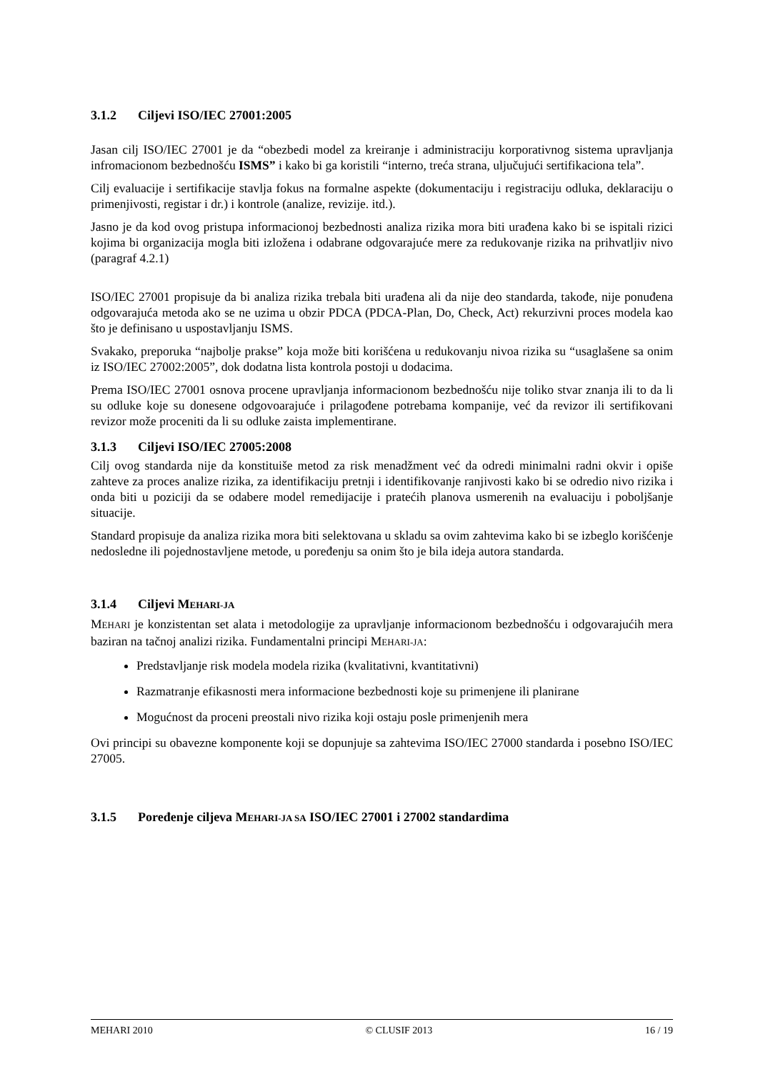3.1.2 Ciljevi ISO/IEC 27001:2005
Jasan cilj ISO/IEC 27001 je da “obezbedi model za kreiranje i administraciju korporativnog sistema upravljanja infromacionom bezbednošću ISMS” i kako bi ga koristili “interno, treća strana, uljučujući sertifikaciona tela”.
Cilj evaluacije i sertifikacije stavlja fokus na formalne aspekte (dokumentaciju i registraciju odluka, deklaraciju o primenjivosti, registar i dr.) i kontrole (analize, revizije. itd.).
Jasno je da kod ovog pristupa informacionoj bezbednosti analiza rizika mora biti urađena kako bi se ispitali rizici kojima bi organizacija mogla biti izložena i odabrane odgovarajuće mere za redukovanje rizika na prihvatljiv nivo (paragraf 4.2.1)
ISO/IEC 27001 propisuje da bi analiza rizika trebala biti urađena ali da nije deo standarda, takođe, nije ponuđena odgovarajuća metoda ako se ne uzima u obzir PDCA (PDCA-Plan, Do, Check, Act) rekurzivni proces modela kao što je definisano u uspostavljanju ISMS.
Svakako, preporuka “najbolje prakse” koja može biti korišćena u redukovanju nivoa rizika su “usaglašene sa onim iz ISO/IEC 27002:2005”, dok dodatna lista kontrola postoji u dodacima.
Prema ISO/IEC 27001 osnova procene upravljanja informacionom bezbednošću nije toliko stvar znanja ili to da li su odluke koje su donesene odgovoarajuće i prilagođene potrebama kompanije, već da revizor ili sertifikovani revizor može proceniti da li su odluke zaista implementirane.
3.1.3 Ciljevi ISO/IEC 27005:2008
Cilj ovog standarda nije da konstituiše metod za risk menadžment već da odredi minimalni radni okvir i opiše zahteve za proces analize rizika, za identifikaciju pretnji i identifikovanje ranjivosti kako bi se odredio nivo rizika i onda biti u poziciji da se odabere model remedijacije i pratećih planova usmerenih na evaluaciju i poboljšanje situacije.
Standard propisuje da analiza rizika mora biti selektovana u skladu sa ovim zahtevima kako bi se izbeglo korišćenje nedosledne ili pojednostavljene metode, u poređenju sa onim što je bila ideja autora standarda.
3.1.4 Ciljevi MEHARI-JA
MEHARI je konzistentan set alata i metodologije za upravljanje informacionom bezbednošću i odgovarajućih mera baziran na tačnoj analizi rizika. Fundamentalni principi MEHARI-JA:
Predstavljanje risk modela modela rizika (kvalitativni, kvantitativni)
Razmatranje efikasnosti mera informacione bezbednosti koje su primenjene ili planirane
Mogućnost da proceni preostali nivo rizika koji ostaju posle primenjenih mera
Ovi principi su obavezne komponente koji se dopunjuje sa zahtevima ISO/IEC 27000 standarda i posebno ISO/IEC 27005.
3.1.5 Poređenje ciljeva MEHARI-JA SA ISO/IEC 27001 i 27002 standardima
MEHARI 2010 © CLUSIF 2013 16 / 19